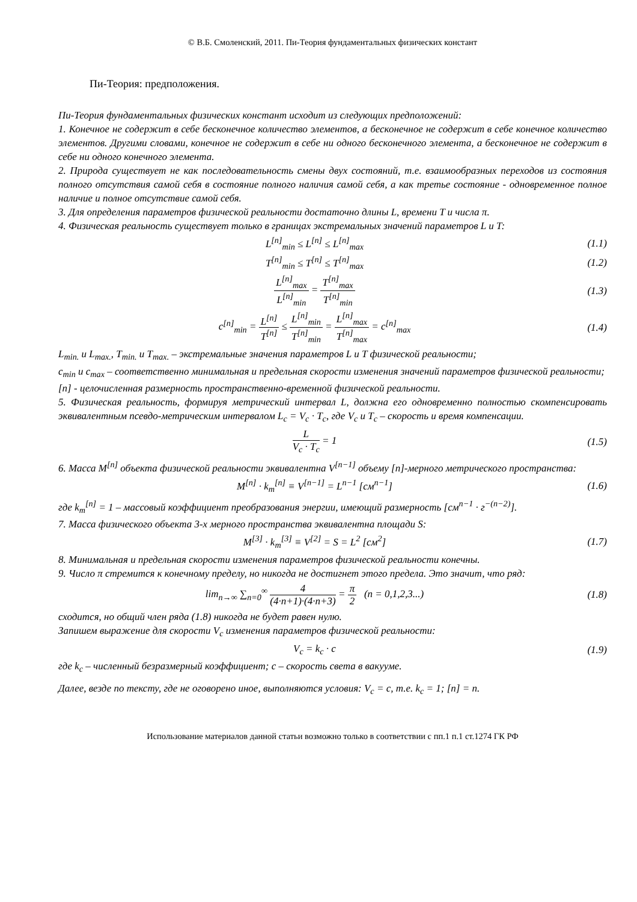© В.Б. Смоленский, 2011. Пи-Теория фундаментальных физических констант
Пи-Теория: предположения.
Пи-Теория фундаментальных физических констант исходит из следующих предположений:
1. Конечное не содержит в себе бесконечное количество элементов, а бесконечное не содержит в себе конечное количество элементов. Другими словами, конечное не содержит в себе ни одного бесконечного элемента, а бесконечное не содержит в себе ни одного конечного элемента.
2. Природа существует не как последовательность смены двух состояний, т.е. взаимообразных переходов из состояния полного отсутствия самой себя в состояние полного наличия самой себя, а как третье состояние - одновременное полное наличие и полное отсутствие самой себя.
3. Для определения параметров физической реальности достаточно длины L, времени T и числа π.
4. Физическая реальность существует только в границах экстремальных значений параметров L и T:
L<sup>[n]</sup><sub>min</sub> ≤ L<sup>[n]</sup> ≤ L<sup>[n]</sup><sub>max</sub> (1.1)
T<sup>[n]</sup><sub>min</sub> ≤ T<sup>[n]</sup> ≤ T<sup>[n]</sup><sub>max</sub> (1.2)
L<sup>[n]</sup><sub>max</sub> L<sup>[n]</sup><sub>min</sub> = T<sup>[n]</sup><sub>max</sub> T<sup>[n]</sup><sub>min</sub>
(1.3)
c<sup>[n]</sup><sub>min</sub> = L<sup>[n]</sup> T<sup>[n]</sup> ≤ L<sup>[n]</sup><sub>min</sub> T<sup>[n]</sup><sub>min</sub> = L<sup>[n]</sup><sub>max</sub> T<sup>[n]</sup><sub>max</sub> = c<sup>[n]</sup><sub>max</sub>
(1.4)
L<sub>min.</sub> и L<sub>max.</sub>, T<sub>min.</sub> и T<sub>max.</sub> – экстремальные значения параметров L и T физической реальности;
c<sub>min</sub> и c<sub>max</sub> – соответственно минимальная и предельная скорости изменения значений параметров физической реальности;
[n] - целочисленная размерность пространственно-временной физической реальности.
5. Физическая реальность, формируя метрический интервал L, должна его одновременно полностью скомпенсировать эквивалентным псевдо-метрическим интервалом L<sub>c</sub> = V<sub>c</sub> · T<sub>c</sub>, где V<sub>c</sub> и T<sub>c</sub> – скорость и время компенсации.
L V<sub>c</sub> · T<sub>c</sub> = 1 (1.5)
6. Масса M<sup>[n]</sup> объекта физической реальности эквивалентна V<sup>[n−1]</sup> объему [n]-мерного метрического пространства:
M<sup>[n]</sup> · k<sub>m</sub><sup>[n]</sup> ≡ V<sup>[n−1]</sup> = L<sup>n−1</sup> [см<sup>n−1</sup>]
(1.6)
где k<sub>m</sub><sup>[n]</sup> = 1 – массовый коэффициент преобразования энергии, имеющий размерность [см<sup>n−1</sup> · г<sup>−(n−2)</sup>].
7. Масса физического объекта 3-х мерного пространства эквивалентна площади S:
M<sup>[3]</sup> · k<sub>m</sub><sup>[3]</sup> ≡ V<sup>[2]</sup> = S = L<sup>2</sup> [см<sup>2</sup>]
(1.7)
8. Минимальная и предельная скорости изменения параметров физической реальности конечны.
9. Число π стремится к конечному пределу, но никогда не достигнет этого предела. Это значит, что ряд:
lim<sub>n→∞</sub> ∑<sub>n=0</sub><sup>∞</sup> 4 (4·n+1)·(4·n+3) = π 2 (n = 0,1,2,3...)
(1.8)
сходится, но общий член ряда (1.8) никогда не будет равен нулю.
Запишем выражение для скорости V<sub>c</sub> изменения параметров физической реальности:
V<sub>c</sub> = k<sub>c</sub> · c (1.9)
где k<sub>c</sub> – численный безразмерный коэффициент; c – скорость света в вакууме.
Далее, везде по тексту, где не оговорено иное, выполняются условия: V<sub>c</sub> = c, т.е. k<sub>c</sub> = 1; [n] = n.
Использование материалов данной статьи возможно только в соответствии с пп.1 п.1 ст.1274 ГК РФ